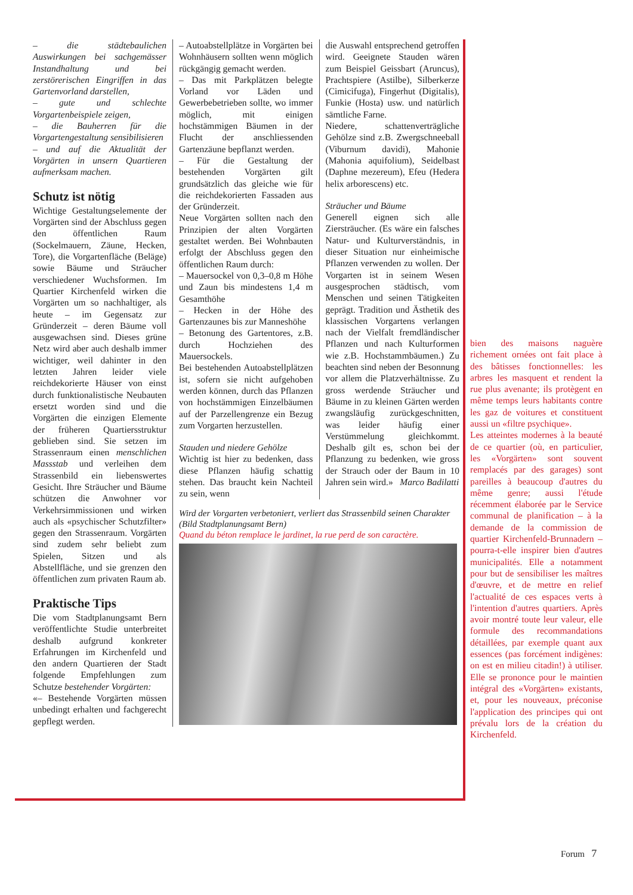– die städtebaulichen Auswirkungen bei sachgemässer Instandhaltung und bei zerstörerischen Eingriffen in das Gartenvorland darstellen,
– gute und schlechte Vorgartenbeispiele zeigen,
– die Bauherren für die Vorgartengestaltung sensibilisieren
– und auf die Aktualität der Vorgärten in unsern Quartieren aufmerksam machen.
Schutz ist nötig
Wichtige Gestaltungselemente der Vorgärten sind der Abschluss gegen den öffentlichen Raum (Sockelmauern, Zäune, Hecken, Tore), die Vorgartenfläche (Beläge) sowie Bäume und Sträucher verschiedener Wuchsformen. Im Quartier Kirchenfeld wirken die Vorgärten um so nachhaltiger, als heute – im Gegensatz zur Gründerzeit – deren Bäume voll ausgewachsen sind. Dieses grüne Netz wird aber auch deshalb immer wichtiger, weil dahinter in den letzten Jahren leider viele reichdekorierte Häuser von einst durch funktionalistische Neubauten ersetzt worden sind und die Vorgärten die einzigen Elemente der früheren Quartiersstruktur geblieben sind. Sie setzen im Strassenraum einen menschlichen Massstab und verleihen dem Strassenbild ein liebenswertes Gesicht. Ihre Sträucher und Bäume schützen die Anwohner vor Verkehrsimmissionen und wirken auch als «psychischer Schutzfilter» gegen den Strassenraum. Vorgärten sind zudem sehr beliebt zum Spielen, Sitzen und als Abstellfläche, und sie grenzen den öffentlichen zum privaten Raum ab.
Praktische Tips
Die vom Stadtplanungsamt Bern veröffentlichte Studie unterbreitet deshalb aufgrund konkreter Erfahrungen im Kirchenfeld und den andern Quartieren der Stadt folgende Empfehlungen zum Schutze bestehender Vorgärten:
«– Bestehende Vorgärten müssen unbedingt erhalten und fachgerecht gepflegt werden.
– Autoabstellplätze in Vorgärten bei Wohnhäusern sollten wenn möglich rückgängig gemacht werden.
– Das mit Parkplätzen belegte Vorland vor Läden und Gewerbebetrieben sollte, wo immer möglich, mit einigen hochstämmigen Bäumen in der Flucht der anschliessenden Gartenzäune bepflanzt werden.
– Für die Gestaltung der bestehenden Vorgärten gilt grundsätzlich das gleiche wie für die reichdekorierten Fassaden aus der Gründerzeit.
Neue Vorgärten sollten nach den Prinzipien der alten Vorgärten gestaltet werden. Bei Wohnbauten erfolgt der Abschluss gegen den öffentlichen Raum durch:
– Mauersockel von 0,3–0,8 m Höhe und Zaun bis mindestens 1,4 m Gesamthöhe
– Hecken in der Höhe des Gartenzaunes bis zur Manneshöhe
– Betonung des Gartentores, z.B. durch Hochziehen des Mauersockels.
Bei bestehenden Autoabstellplätzen ist, sofern sie nicht aufgehoben werden können, durch das Pflanzen von hochstämmigen Einzelbäumen auf der Parzellengrenze ein Bezug zum Vorgarten herzustellen.
Stauden und niedere Gehölze
Wichtig ist hier zu bedenken, dass diese Pflanzen häufig schattig stehen. Das braucht kein Nachteil zu sein, wenn
die Auswahl entsprechend getroffen wird. Geeignete Stauden wären zum Beispiel Geissbart (Aruncus), Prachtspiere (Astilbe), Silberkerze (Cimicifuga), Fingerhut (Digitalis), Funkie (Hosta) usw. und natürlich sämtliche Farne.
Niedere, schattenverträgliche Gehölze sind z.B. Zwergschneeball (Viburnum davidi), Mahonie (Mahonia aquifolium), Seidelbast (Daphne mezereum), Efeu (Hedera helix arborescens) etc.
Sträucher und Bäume
Generell eignen sich alle Ziersträucher. (Es wäre ein falsches Natur- und Kulturverständnis, in dieser Situation nur einheimische Pflanzen verwenden zu wollen. Der Vorgarten ist in seinem Wesen ausgesprochen städtisch, vom Menschen und seinen Tätigkeiten geprägt. Tradition und Ästhetik des klassischen Vorgartens verlangen nach der Vielfalt fremdländischer Pflanzen und nach Kulturformen wie z.B. Hochstammbäumen.) Zu beachten sind neben der Besonnung vor allem die Platzverhältnisse. Zu gross werdende Sträucher und Bäume in zu kleinen Gärten werden zwangsläufig zurückgeschnitten, was leider häufig einer Verstümmelung gleichkommt. Deshalb gilt es, schon bei der Pflanzung zu bedenken, wie gross der Strauch oder der Baum in 10 Jahren sein wird.» Marco Badilatti
Wird der Vorgarten verbetoniert, verliert das Strassenbild seinen Charakter (Bild Stadtplanungsamt Bern)
Quand du béton remplace le jardinet, la rue perd de son caractère.
bien des maisons naguère richement ornées ont fait place à des bâtisses fonctionnelles: les arbres les masquent et rendent la rue plus avenante; ils protègent en même temps leurs habitants contre les gaz de voitures et constituent aussi un «filtre psychique».
Les atteintes modernes à la beauté de ce quartier (où, en particulier, les «Vorgärten» sont souvent remplacés par des garages) sont pareilles à beaucoup d'autres du même genre; aussi l'étude récemment élaborée par le Service communal de planification – à la demande de la commission de quartier Kirchenfeld-Brunnadern – pourra-t-elle inspirer bien d'autres municipalités. Elle a notamment pour but de sensibiliser les maîtres d'œuvre, et de mettre en relief l'actualité de ces espaces verts à l'intention d'autres quartiers. Après avoir montré toute leur valeur, elle formule des recommandations détaillées, par exemple quant aux essences (pas forcément indigènes: on est en milieu citadin!) à utiliser. Elle se prononce pour le maintien intégral des «Vorgärten» existants, et, pour les nouveaux, préconise l'application des principes qui ont prévalu lors de la création du Kirchenfeld.
Forum 7